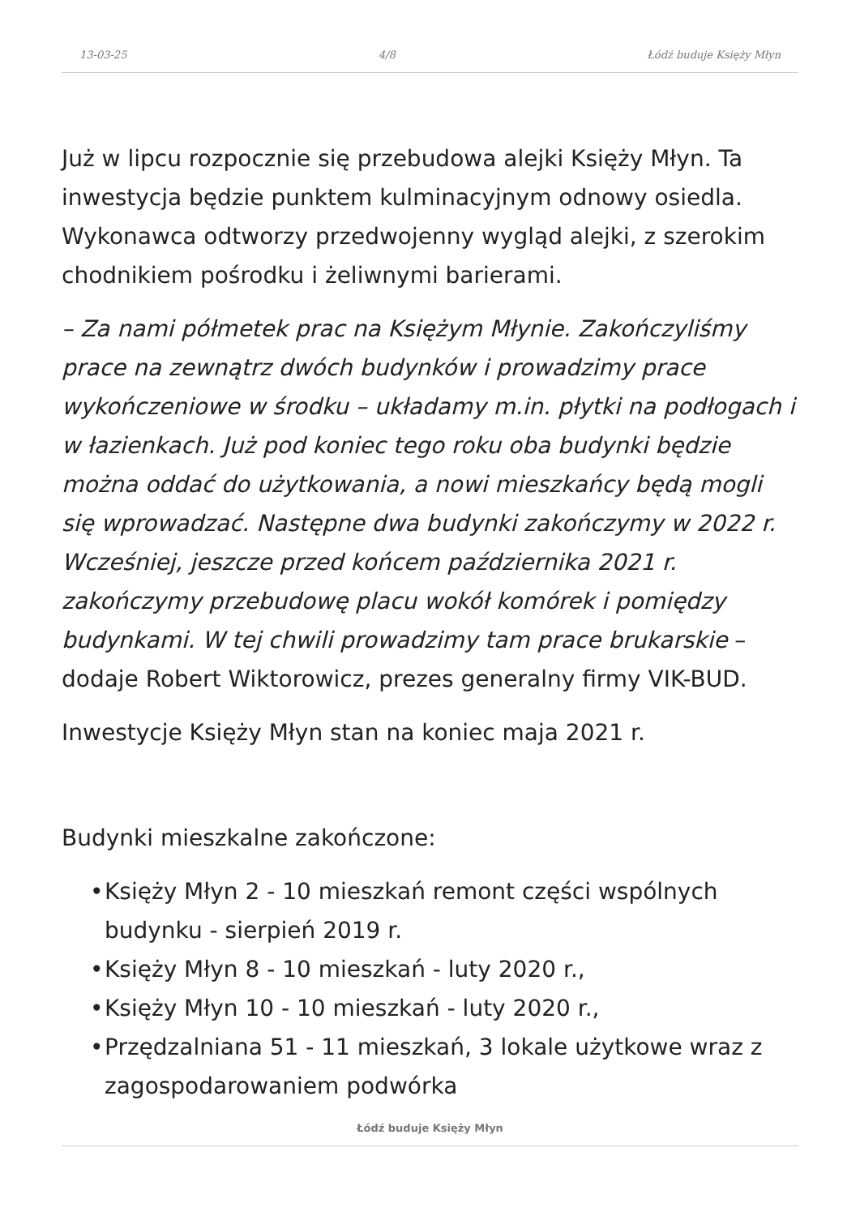13-03-25 4/8 Łódź buduje Księży Młyn
Już w lipcu rozpocznie się przebudowa alejki Księży Młyn. Ta inwestycja będzie punktem kulminacyjnym odnowy osiedla. Wykonawca odtworzy przedwojenny wygląd alejki, z szerokim chodnikiem pośrodku i żeliwnymi barierami.
– Za nami półmetek prac na Księżym Młynie. Zakończyliśmy prace na zewnątrz dwóch budynków i prowadzimy prace wykończeniowe w środku – układamy m.in. płytki na podłogach i w łazienkach. Już pod koniec tego roku oba budynki będzie można oddać do użytkowania, a nowi mieszkańcy będą mogli się wprowadzać. Następne dwa budynki zakończymy w 2022 r. Wcześniej, jeszcze przed końcem października 2021 r. zakończymy przebudowę placu wokół komórek i pomiędzy budynkami. W tej chwili prowadzimy tam prace brukarskie – dodaje Robert Wiktorowicz, prezes generalny firmy VIK-BUD.
Inwestycje Księży Młyn stan na koniec maja 2021 r.
Budynki mieszkalne zakończone:
• Księży Młyn 2 - 10 mieszkań remont części wspólnych budynku - sierpień 2019 r.
• Księży Młyn 8 - 10 mieszkań - luty 2020 r.,
• Księży Młyn 10 - 10 mieszkań - luty 2020 r.,
• Przędzalniana 51 - 11 mieszkań, 3 lokale użytkowe wraz z zagospodarowaniem podwórka
Łódź buduje Księży Młyn